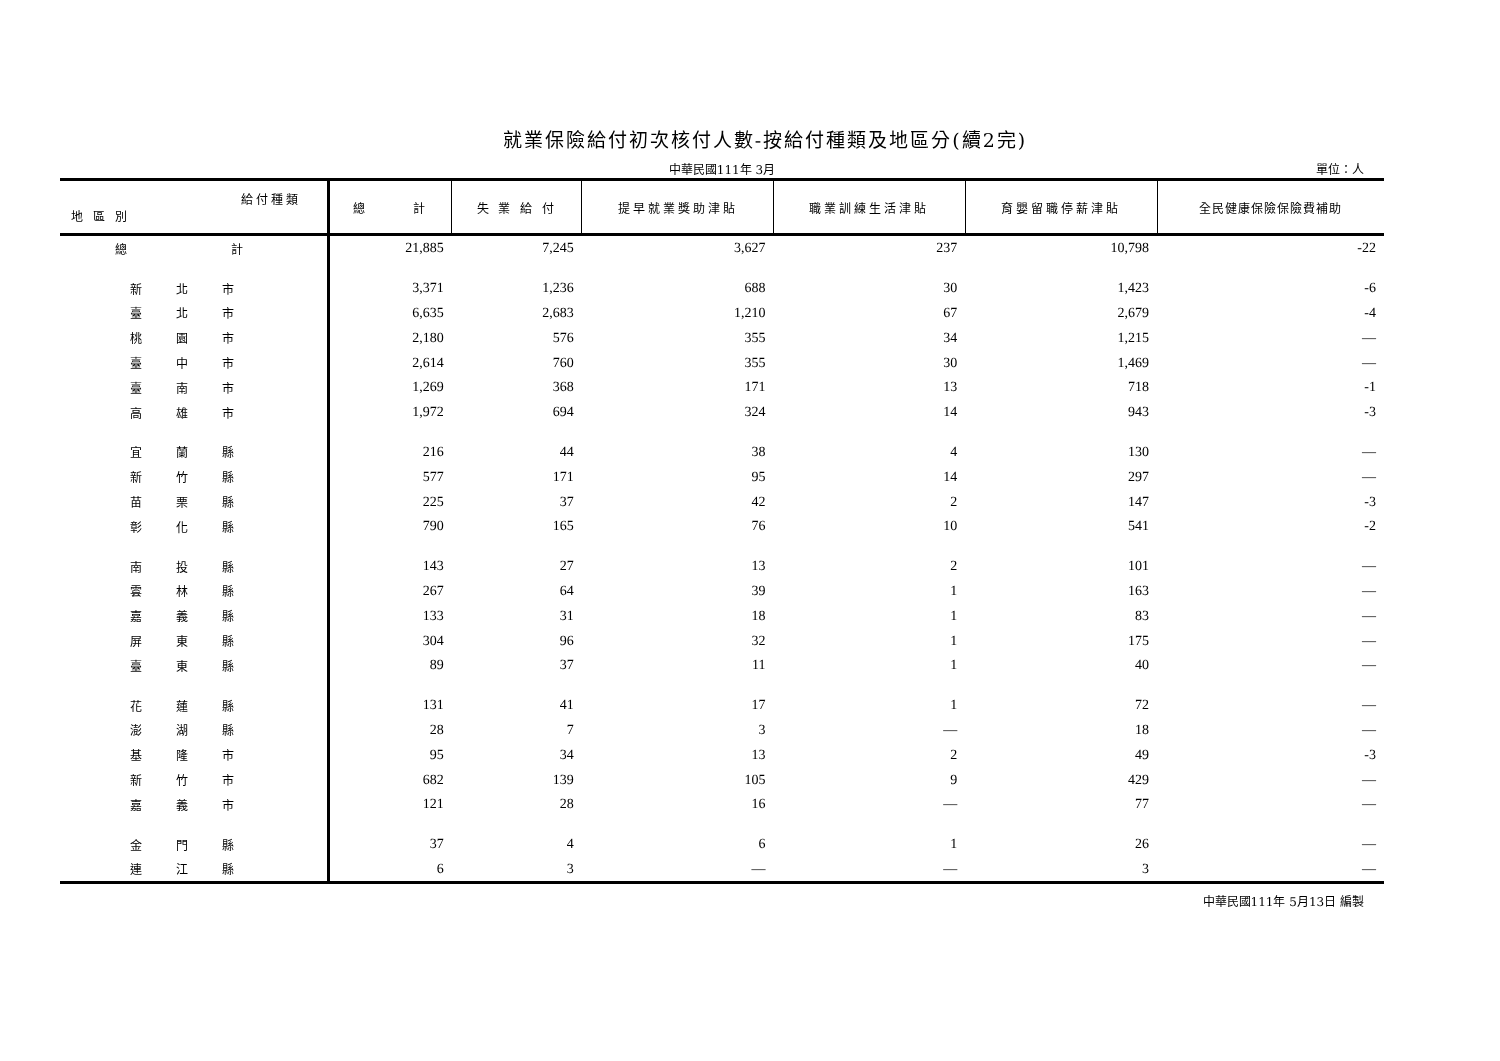就業保險給付初次核付人數-按給付種類及地區分(續2完)
中華民國111年 3月
單位：人
| 給付種類 地 區 別 | 總 計 | 失 業 給 付 | 提早就業獎助津貼 | 職業訓練生活津貼 | 育嬰留職停薪津貼 | 全民健康保險保險費補助 |
| --- | --- | --- | --- | --- | --- | --- |
| 總 計 | 21,885 | 7,245 | 3,627 | 237 | 10,798 | -22 |
| 新 北 市 | 3,371 | 1,236 | 688 | 30 | 1,423 | -6 |
| 臺 北 市 | 6,635 | 2,683 | 1,210 | 67 | 2,679 | -4 |
| 桃 園 市 | 2,180 | 576 | 355 | 34 | 1,215 | — |
| 臺 中 市 | 2,614 | 760 | 355 | 30 | 1,469 | — |
| 臺 南 市 | 1,269 | 368 | 171 | 13 | 718 | -1 |
| 高 雄 市 | 1,972 | 694 | 324 | 14 | 943 | -3 |
| 宜 蘭 縣 | 216 | 44 | 38 | 4 | 130 | — |
| 新 竹 縣 | 577 | 171 | 95 | 14 | 297 | — |
| 苗 栗 縣 | 225 | 37 | 42 | 2 | 147 | -3 |
| 彰 化 縣 | 790 | 165 | 76 | 10 | 541 | -2 |
| 南 投 縣 | 143 | 27 | 13 | 2 | 101 | — |
| 雲 林 縣 | 267 | 64 | 39 | 1 | 163 | — |
| 嘉 義 縣 | 133 | 31 | 18 | 1 | 83 | — |
| 屏 東 縣 | 304 | 96 | 32 | 1 | 175 | — |
| 臺 東 縣 | 89 | 37 | 11 | 1 | 40 | — |
| 花 蓮 縣 | 131 | 41 | 17 | 1 | 72 | — |
| 澎 湖 縣 | 28 | 7 | 3 | — | 18 | — |
| 基 隆 市 | 95 | 34 | 13 | 2 | 49 | -3 |
| 新 竹 市 | 682 | 139 | 105 | 9 | 429 | — |
| 嘉 義 市 | 121 | 28 | 16 | — | 77 | — |
| 金 門 縣 | 37 | 4 | 6 | 1 | 26 | — |
| 連 江 縣 | 6 | 3 | — | — | 3 | — |
中華民國111年 5月13日 編製